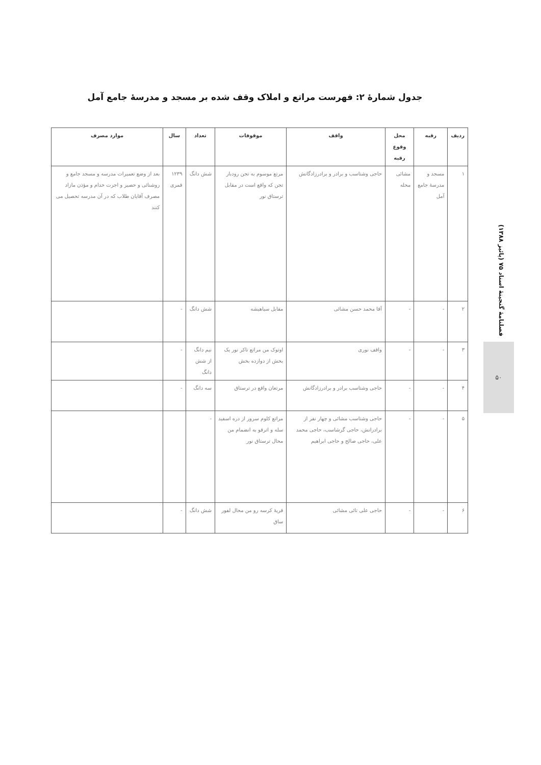جدول شمارهٔ ۲: فهرست مراتع و املاک وقف شده بر مسجد و مدرسهٔ جامع آمل
| ردیف | رقبه | محل وقوع رقبه | واقف | موقوفات | تعداد | سال | موارد مصرف |
| --- | --- | --- | --- | --- | --- | --- | --- |
| ۱ | مسجد و مدرسهٔ جامع آمل | مشائی محله | حاجی وشتاسب و برادر و برادرزادگانش | مرتع موسوم به تجن رودبار تجن که واقع است در مقابل ترستاق نور | شش دانگ | ۱۲۳۹ قمری | بعد از وضع تعمیرات مدرسه و مسجد جامع و روشنائی و حصیر و اجرت خدام و مؤذن مازاد مصرف آقایان طلاب که در آن مدرسه تحصیل می کنند |
| ۲ | - | - | آقا محمد حسن مشائی | مقابل سیاهیشه | شش دانگ | - | |
| ۳ | - | - | واقف نوری | اوتوک من مراتع تاکر نور یک بخش از دوازده بخش | نیم دانگ از شش دانگ | - | |
| ۴ | - | - | حاجی وشتاسب برادر و برادرزادگانش | مرتعان واقع در ترستاق | سه دانگ | - | |
| ۵ | - | - | حاجی وشتاسب مشائی و چهار نفر از برادرانش، حاجی گرشاسب، حاجی محمد علی، حاجی صالح و حاجی ابراهیم | مراتع کلوم سرور از دره اسفید سله و اترقو به انضمام من محال ترستاق نور | - | | |
| ۶ | - | - | حاجی علی تائی مشائی | قریهٔ کرسه رو من محال لفور ساق | شش دانگ | - | |
فصلنامهٔ گنجینهٔ اسناد ۷۵ (پائیز ۱۳۸۸)
۵۰